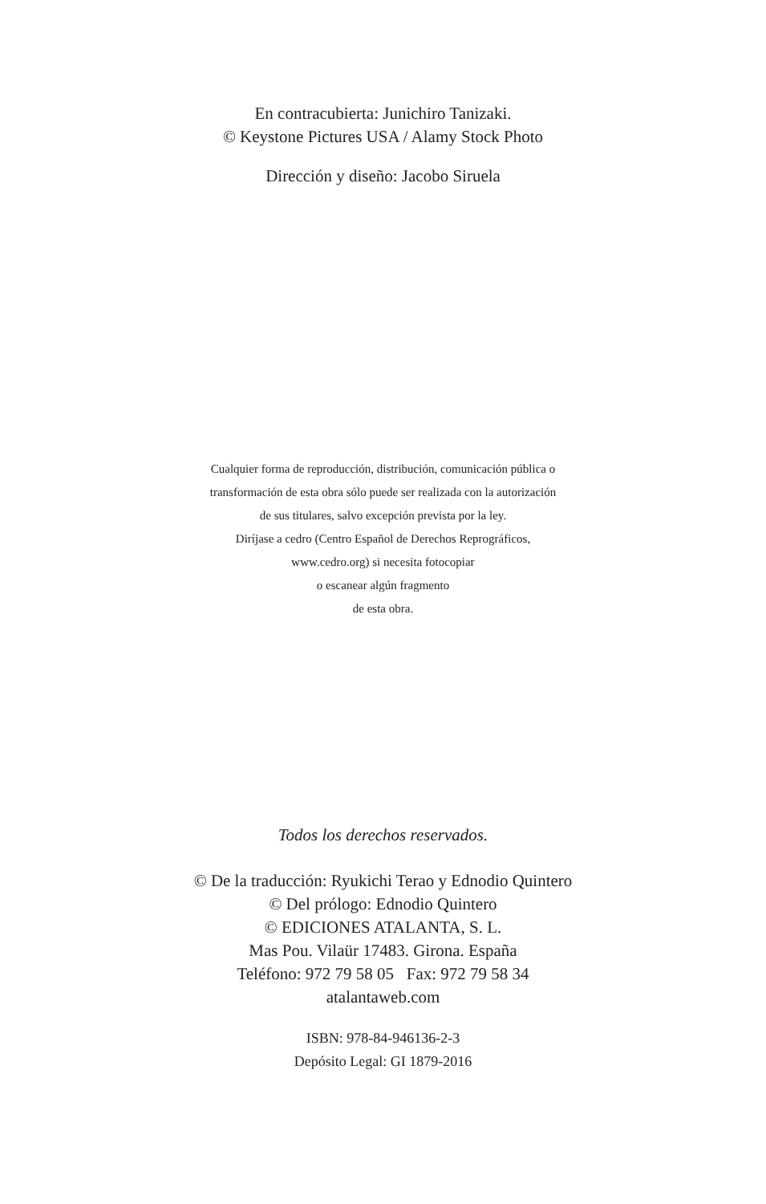En contracubierta: Junichiro Tanizaki.
© Keystone Pictures USA / Alamy Stock Photo
Dirección y diseño: Jacobo Siruela
Cualquier forma de reproducción, distribución, comunicación pública o
transformación de esta obra sólo puede ser realizada con la autorización
de sus titulares, salvo excepción prevista por la ley.
Diríjase a cedro (Centro Español de Derechos Reprográficos,
www.cedro.org) si necesita fotocopiar
o escanear algún fragmento
de esta obra.
Todos los derechos reservados.
© De la traducción: Ryukichi Terao y Ednodio Quintero
© Del prólogo: Ednodio Quintero
© EDICIONES ATALANTA, S. L.
Mas Pou. Vilaür 17483. Girona. España
Teléfono: 972 79 58 05 Fax: 972 79 58 34
atalantaweb.com
ISBN: 978-84-946136-2-3
Depósito Legal: GI 1879-2016